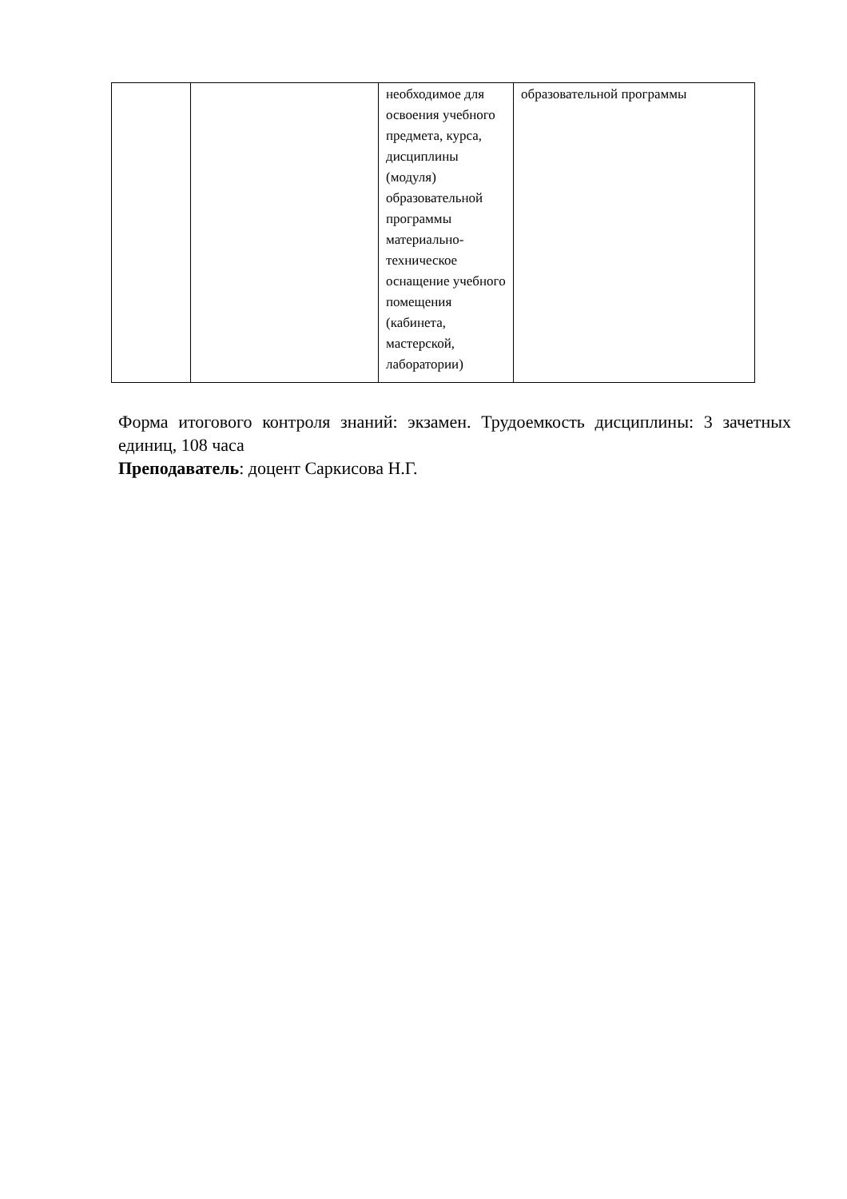| | | необходимое для освоения учебного предмета, курса, дисциплины (модуля) образовательной программы материально-техническое оснащение учебного помещения (кабинета, мастерской, лаборатории) | образовательной программы |
Форма итогового контроля знаний: экзамен. Трудоемкость дисциплины: 3 зачетных единиц, 108 часа
Преподаватель: доцент Саркисова Н.Г.